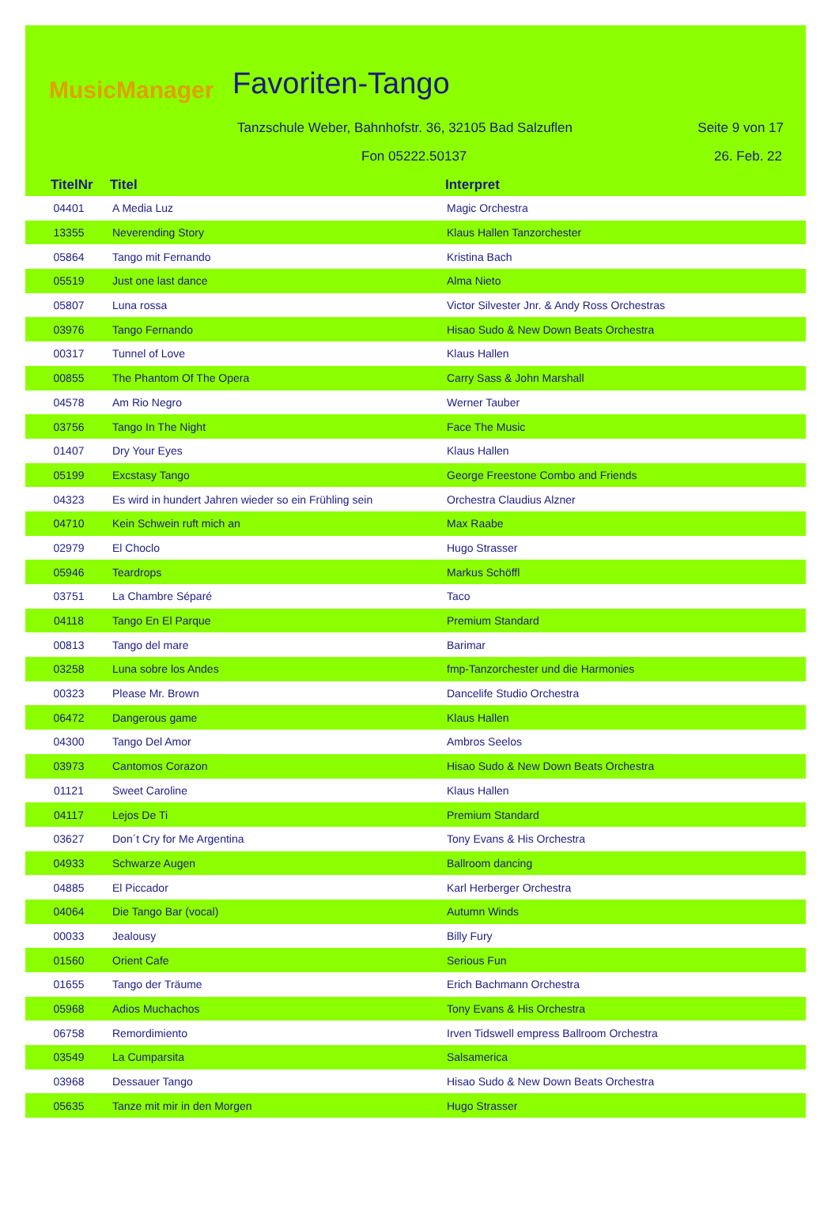MusicManager Favoriten-Tango
Tanzschule Weber, Bahnhofstr. 36, 32105 Bad Salzuflen
Seite 9 von 17
Fon 05222.50137 26. Feb. 22
TitelNr Titel Interpret
| 04401 | A Media Luz | Magic Orchestra |
| 13355 | Neverending Story | Klaus Hallen Tanzorchester |
| 05864 | Tango mit Fernando | Kristina Bach |
| 05519 | Just one last dance | Alma Nieto |
| 05807 | Luna rossa | Victor Silvester Jnr. & Andy Ross Orchestras |
| 03976 | Tango Fernando | Hisao Sudo & New Down Beats Orchestra |
| 00317 | Tunnel of Love | Klaus Hallen |
| 00855 | The Phantom Of The Opera | Carry Sass & John Marshall |
| 04578 | Am Rio Negro | Werner Tauber |
| 03756 | Tango In The Night | Face The Music |
| 01407 | Dry Your Eyes | Klaus Hallen |
| 05199 | Excstasy Tango | George Freestone Combo and Friends |
| 04323 | Es wird in hundert Jahren wieder so ein Frühling sein | Orchestra Claudius Alzner |
| 04710 | Kein Schwein ruft mich an | Max Raabe |
| 02979 | El Choclo | Hugo Strasser |
| 05946 | Teardrops | Markus Schöffl |
| 03751 | La Chambre Séparé | Taco |
| 04118 | Tango En El Parque | Premium Standard |
| 00813 | Tango del mare | Barimar |
| 03258 | Luna sobre los Andes | fmp-Tanzorchester und die Harmonies |
| 00323 | Please Mr. Brown | Dancelife Studio Orchestra |
| 06472 | Dangerous game | Klaus Hallen |
| 04300 | Tango Del Amor | Ambros Seelos |
| 03973 | Cantomos Corazon | Hisao Sudo & New Down Beats Orchestra |
| 01121 | Sweet Caroline | Klaus Hallen |
| 04117 | Lejos De Ti | Premium Standard |
| 03627 | Don´t Cry for Me Argentina | Tony Evans & His Orchestra |
| 04933 | Schwarze Augen | Ballroom dancing |
| 04885 | El Piccador | Karl Herberger Orchestra |
| 04064 | Die Tango Bar (vocal) | Autumn Winds |
| 00033 | Jealousy | Billy Fury |
| 01560 | Orient Cafe | Serious Fun |
| 01655 | Tango der Träume | Erich Bachmann Orchestra |
| 05968 | Adios Muchachos | Tony Evans & His Orchestra |
| 06758 | Remordimiento | Irven Tidswell empress Ballroom Orchestra |
| 03549 | La Cumparsita | Salsamerica |
| 03968 | Dessauer Tango | Hisao Sudo & New Down Beats Orchestra |
| 05635 | Tanze mit mir in den Morgen | Hugo Strasser |